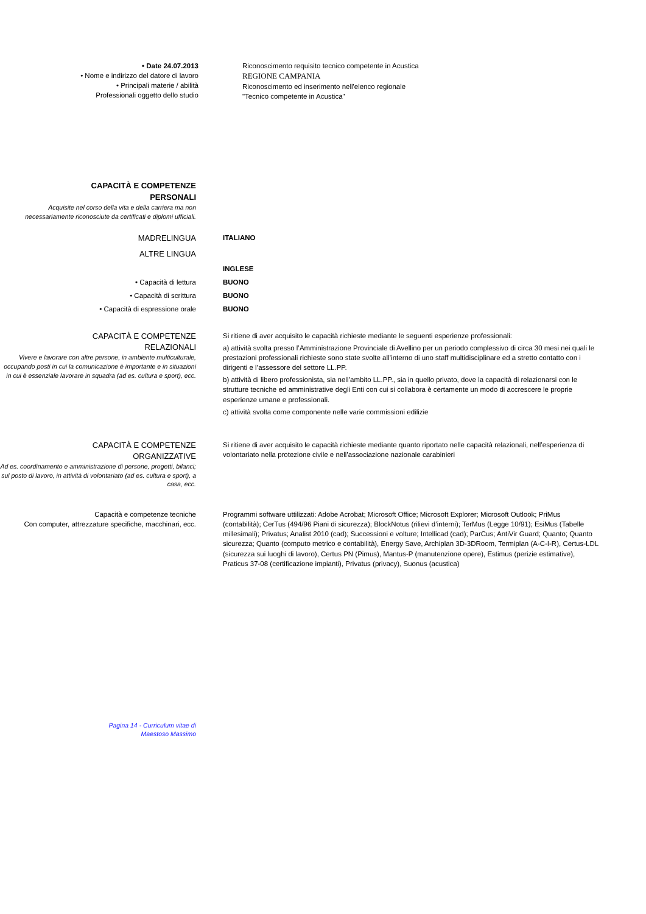• Date 24.07.2013
• Nome e indirizzo del datore di lavoro
• Principali materie / abilità
Professionali oggetto dello studio
Riconoscimento requisito tecnico competente in Acustica
REGIONE CAMPANIA
Riconoscimento ed inserimento nell'elenco regionale
"Tecnico competente in Acustica"
CAPACITÀ E COMPETENZE
PERSONALI
Acquisite nel corso della vita e della carriera ma non necessariamente riconosciute da certificati e diplomi ufficiali.
MADRELINGUA ITALIANO
ALTRE LINGUA
INGLESE
• Capacità di lettura BUONO
• Capacità di scrittura BUONO
• Capacità di espressione orale BUONO
CAPACITÀ E COMPETENZE
RELAZIONALI
Vivere e lavorare con altre persone, in ambiente multiculturale, occupando posti in cui la comunicazione è importante e in situazioni in cui è essenziale lavorare in squadra (ad es. cultura e sport), ecc.
Si ritiene di aver acquisito le capacità richieste mediante le seguenti esperienze professionali:
a) attività svolta presso l’Amministrazione Provinciale di Avellino per un periodo complessivo di circa 30 mesi nei quali le prestazioni professionali richieste sono state svolte all’interno di uno staff multidisciplinare ed a stretto contatto con i dirigenti e l’assessore del settore LL.PP.
b) attività di libero professionista, sia nell’ambito LL.PP., sia in quello privato, dove la capacità di relazionarsi con le strutture tecniche ed amministrative degli Enti con cui si collabora è certamente un modo di accrescere le proprie esperienze umane e professionali.
c) attività svolta come componente nelle varie commissioni edilizie
CAPACITÀ E COMPETENZE
ORGANIZZATIVE
Ad es. coordinamento e amministrazione di persone, progetti, bilanci; sul posto di lavoro, in attività di volontariato (ad es. cultura e sport), a casa, ecc.
Si ritiene di aver acquisito le capacità richieste mediante quanto riportato nelle capacità relazionali, nell’esperienza di volontariato nella protezione civile e nell’associazione nazionale carabinieri
Capacità e competenze tecniche
Con computer, attrezzature specifiche, macchinari, ecc.
Programmi software uttilizzati: Adobe Acrobat; Microsoft Office; Microsoft Explorer; Microsoft Outlook; PriMus (contabilità); CerTus (494/96 Piani di sicurezza); BlockNotus (rilievi d’interni); TerMus (Legge 10/91); EsiMus (Tabelle millesimali); Privatus; Analist 2010 (cad); Successioni e volture; Intellicad (cad); ParCus; AntiVir Guard; Quanto; Quanto sicurezza; Quanto (computo metrico e contabilità), Energy Save, Archiplan 3D-3DRoom, Termiplan (A-C-I-R), Certus-LDL (sicurezza sui luoghi di lavoro), Certus PN (Pimus), Mantus-P (manutenzione opere), Estimus (perizie estimative), Praticus 37-08 (certificazione impianti), Privatus (privacy), Suonus (acustica)
Pagina 14 - Curriculum vitae di
Maestoso Massimo